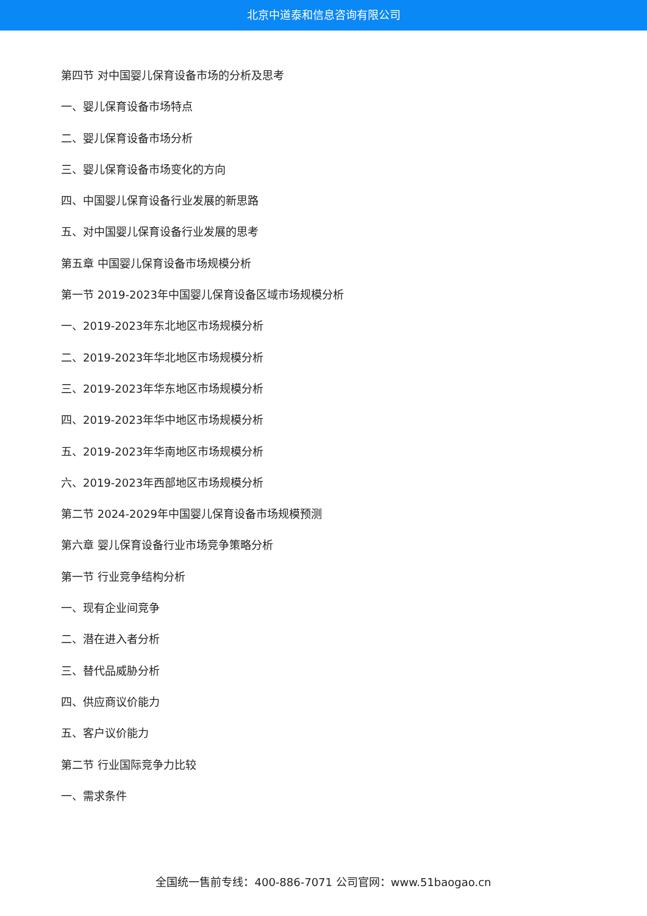北京中道泰和信息咨询有限公司
第四节 对中国婴儿保育设备市场的分析及思考
一、婴儿保育设备市场特点
二、婴儿保育设备市场分析
三、婴儿保育设备市场变化的方向
四、中国婴儿保育设备行业发展的新思路
五、对中国婴儿保育设备行业发展的思考
第五章 中国婴儿保育设备市场规模分析
第一节 2019-2023年中国婴儿保育设备区域市场规模分析
一、2019-2023年东北地区市场规模分析
二、2019-2023年华北地区市场规模分析
三、2019-2023年华东地区市场规模分析
四、2019-2023年华中地区市场规模分析
五、2019-2023年华南地区市场规模分析
六、2019-2023年西部地区市场规模分析
第二节 2024-2029年中国婴儿保育设备市场规模预测
第六章 婴儿保育设备行业市场竞争策略分析
第一节 行业竞争结构分析
一、现有企业间竞争
二、潜在进入者分析
三、替代品威胁分析
四、供应商议价能力
五、客户议价能力
第二节 行业国际竞争力比较
一、需求条件
全国统一售前专线：400-886-7071 公司官网：www.51baogao.cn